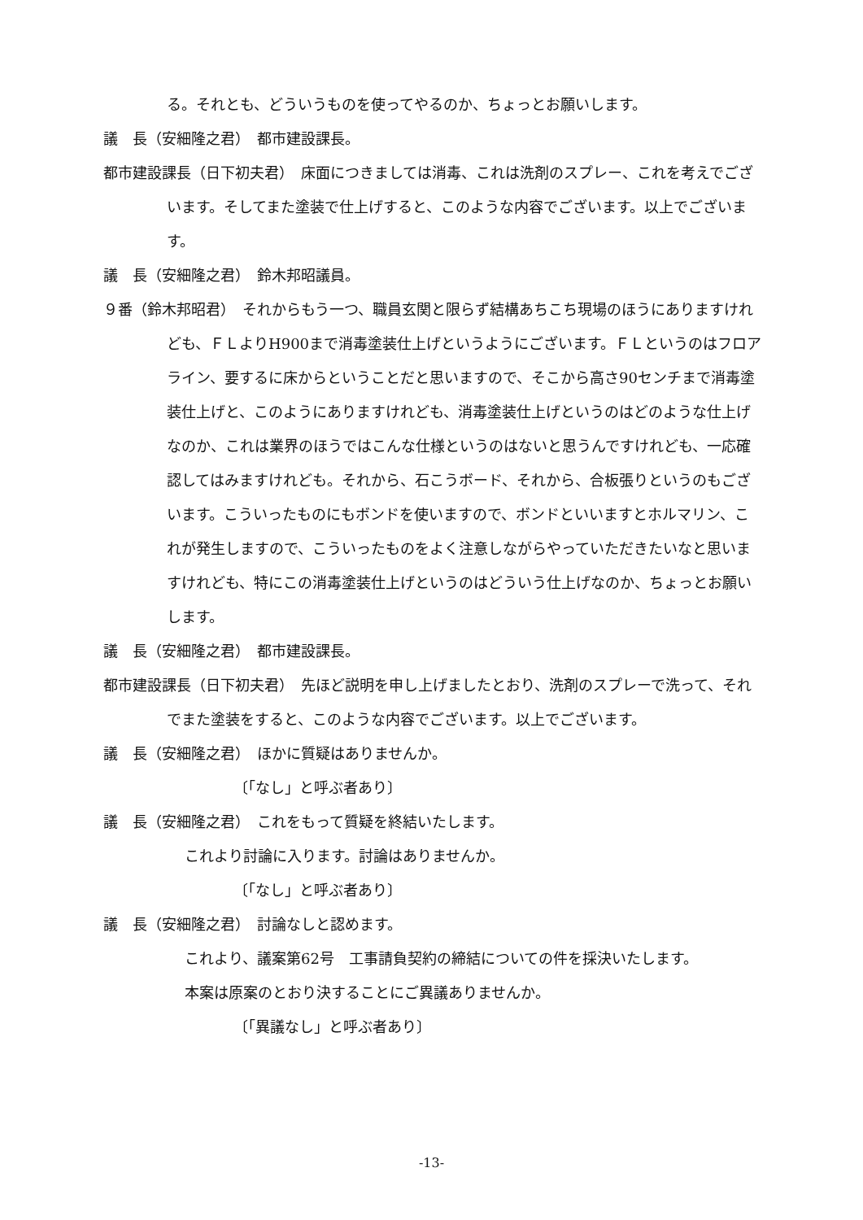る。それとも、どういうものを使ってやるのか、ちょっとお願いします。
議　長（安細隆之君）　都市建設課長。
都市建設課長（日下初夫君）　床面につきましては消毒、これは洗剤のスプレー、これを考えでございます。そしてまた塗装で仕上げすると、このような内容でございます。以上でございます。
議　長（安細隆之君）　鈴木邦昭議員。
９番（鈴木邦昭君）　それからもう一つ、職員玄関と限らず結構あちこち現場のほうにありますけれども、ＦＬよりH900まで消毒塗装仕上げというようにございます。ＦＬというのはフロアライン、要するに床からということだと思いますので、そこから高さ90センチまで消毒塗装仕上げと、このようにありますけれども、消毒塗装仕上げというのはどのような仕上げなのか、これは業界のほうではこんな仕様というのはないと思うんですけれども、一応確認してはみますけれども。それから、石こうボード、それから、合板張りというのもございます。こういったものにもボンドを使いますので、ボンドといいますとホルマリン、これが発生しますので、こういったものをよく注意しながらやっていただきたいなと思いますけれども、特にこの消毒塗装仕上げというのはどういう仕上げなのか、ちょっとお願いします。
議　長（安細隆之君）　都市建設課長。
都市建設課長（日下初夫君）　先ほど説明を申し上げましたとおり、洗剤のスプレーで洗って、それでまた塗装をすると、このような内容でございます。以上でございます。
議　長（安細隆之君）　ほかに質疑はありませんか。
〔「なし」と呼ぶ者あり〕
議　長（安細隆之君）　これをもって質疑を終結いたします。
これより討論に入ります。討論はありませんか。
〔「なし」と呼ぶ者あり〕
議　長（安細隆之君）　討論なしと認めます。
これより、議案第62号　工事請負契約の締結についての件を採決いたします。
本案は原案のとおり決することにご異議ありませんか。
〔「異議なし」と呼ぶ者あり〕
-13-